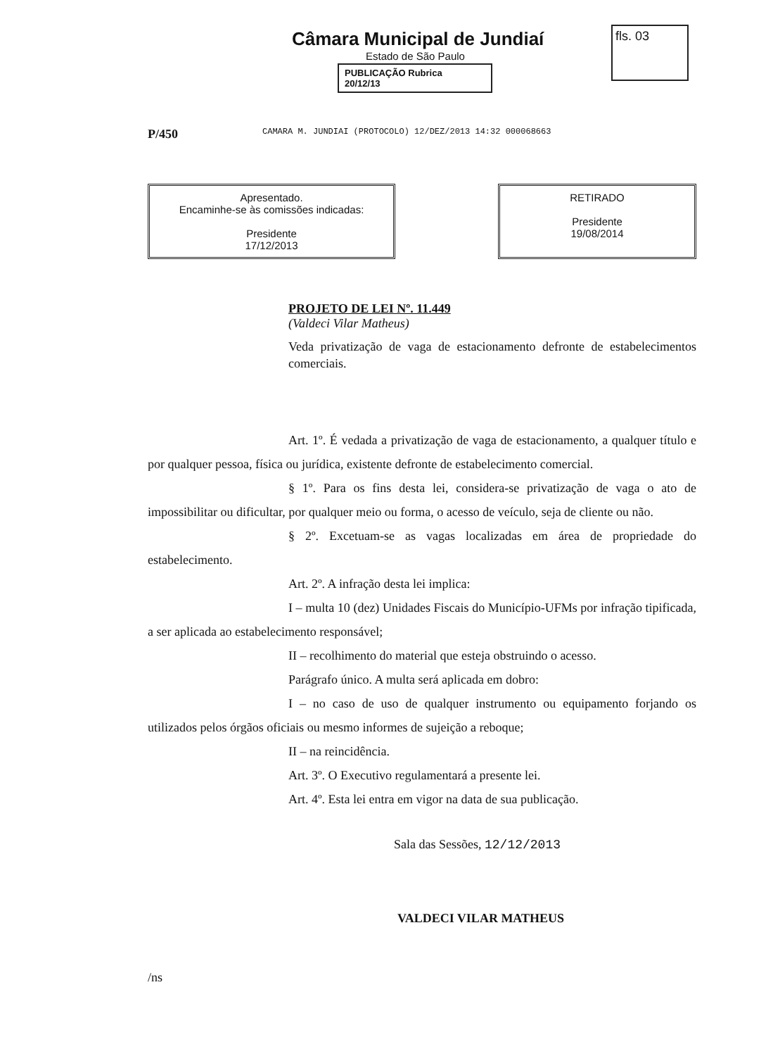Câmara Municipal de Jundiaí
Estado de São Paulo
PUBLICAÇÃO Rubrica
20/12/13
fls. 03
P/450 CAMARA M. JUNDIAI (PROTOCOLO) 12/DEZ/2013 14:32 000068663
Apresentado.
Encaminhe-se às comissões indicadas:
Presidente
17/12/2013
RETIRADO
Presidente
19/08/2014
PROJETO DE LEI Nº. 11.449
(Valdeci Vilar Matheus)
Veda privatização de vaga de estacionamento defronte de estabelecimentos comerciais.
Art. 1º. É vedada a privatização de vaga de estacionamento, a qualquer título e por qualquer pessoa, física ou jurídica, existente defronte de estabelecimento comercial.
§ 1º. Para os fins desta lei, considera-se privatização de vaga o ato de impossibilitar ou dificultar, por qualquer meio ou forma, o acesso de veículo, seja de cliente ou não.
§ 2º. Excetuam-se as vagas localizadas em área de propriedade do estabelecimento.
Art. 2º. A infração desta lei implica:
I – multa 10 (dez) Unidades Fiscais do Município-UFMs por infração tipificada, a ser aplicada ao estabelecimento responsável;
II – recolhimento do material que esteja obstruindo o acesso.
Parágrafo único. A multa será aplicada em dobro:
I – no caso de uso de qualquer instrumento ou equipamento forjando os utilizados pelos órgãos oficiais ou mesmo informes de sujeição a reboque;
II – na reincidência.
Art. 3º. O Executivo regulamentará a presente lei.
Art. 4º. Esta lei entra em vigor na data de sua publicação.
Sala das Sessões, 12/12/2013
VALDECI VILAR MATHEUS
/ns